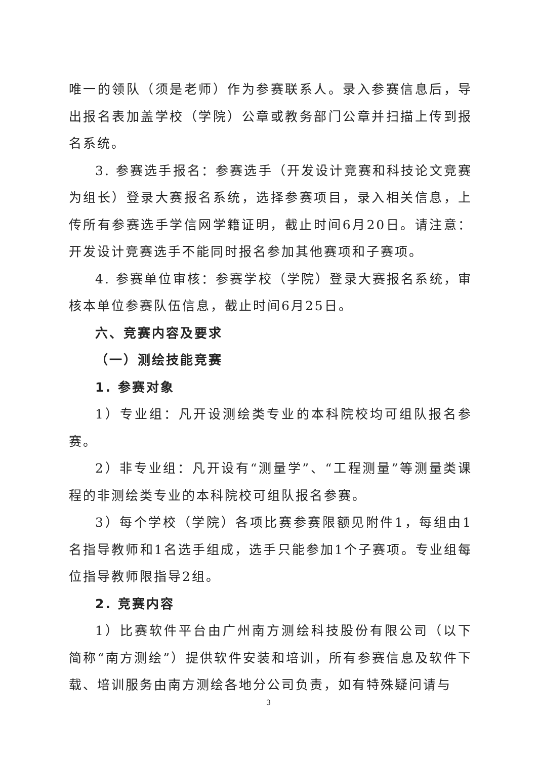唯一的领队（须是老师）作为参赛联系人。录入参赛信息后，导出报名表加盖学校（学院）公章或教务部门公章并扫描上传到报名系统。
3. 参赛选手报名：参赛选手（开发设计竞赛和科技论文竞赛为组长）登录大赛报名系统，选择参赛项目，录入相关信息，上传所有参赛选手学信网学籍证明，截止时间6月20日。请注意：开发设计竞赛选手不能同时报名参加其他赛项和子赛项。
4. 参赛单位审核：参赛学校（学院）登录大赛报名系统，审核本单位参赛队伍信息，截止时间6月25日。
六、竞赛内容及要求
（一）测绘技能竞赛
1. 参赛对象
1）专业组：凡开设测绘类专业的本科院校均可组队报名参赛。
2）非专业组：凡开设有“测量学”、“工程测量”等测量类课程的非测绘类专业的本科院校可组队报名参赛。
3）每个学校（学院）各项比赛参赛限额见附件1，每组由1名指导教师和1名选手组成，选手只能参加1个子赛项。专业组每位指导教师限指导2组。
2. 竞赛内容
1）比赛软件平台由广州南方测绘科技股份有限公司（以下简称“南方测绘”）提供软件安装和培训，所有参赛信息及软件下载、培训服务由南方测绘各地分公司负责，如有特殊疑问请与
3